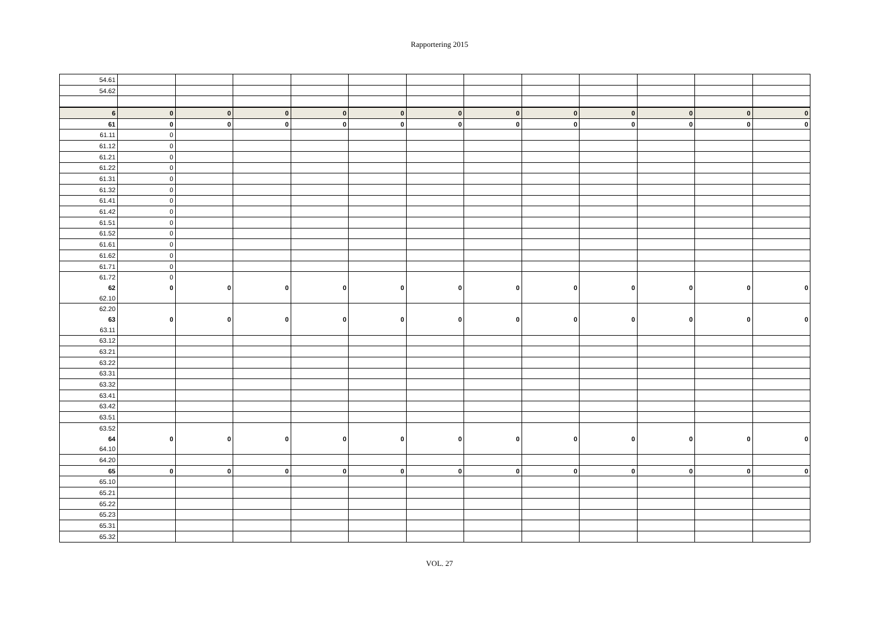Rapportering 2015
| 54.61 | | | | | | | | | | | | |
| 54.62 | | | | | | | | | | | | |
| 6 | 0 | 0 | 0 | 0 | 0 | 0 | 0 | 0 | 0 | 0 | 0 | 0 |
| 61 | 0 | 0 | 0 | 0 | 0 | 0 | 0 | 0 | 0 | 0 | 0 | 0 |
| 61.11 | 0 | | | | | | | | | | | |
| 61.12 | 0 | | | | | | | | | | | |
| 61.21 | 0 | | | | | | | | | | | |
| 61.22 | 0 | | | | | | | | | | | |
| 61.31 | 0 | | | | | | | | | | | |
| 61.32 | 0 | | | | | | | | | | | |
| 61.41 | 0 | | | | | | | | | | | |
| 61.42 | 0 | | | | | | | | | | | |
| 61.51 | 0 | | | | | | | | | | | |
| 61.52 | 0 | | | | | | | | | | | |
| 61.61 | 0 | | | | | | | | | | | |
| 61.62 | 0 | | | | | | | | | | | |
| 61.71 | 0 | | | | | | | | | | | |
| 61.72 | 0 | | | | | | | | | | | |
| 62 | 0 | 0 | 0 | 0 | 0 | 0 | 0 | 0 | 0 | 0 | 0 | 0 |
| 62.10 | | | | | | | | | | | | |
| 62.20 | | | | | | | | | | | | |
| 63 | 0 | 0 | 0 | 0 | 0 | 0 | 0 | 0 | 0 | 0 | 0 | 0 |
| 63.11 | | | | | | | | | | | | |
| 63.12 | | | | | | | | | | | | |
| 63.21 | | | | | | | | | | | | |
| 63.22 | | | | | | | | | | | | |
| 63.31 | | | | | | | | | | | | |
| 63.32 | | | | | | | | | | | | |
| 63.41 | | | | | | | | | | | | |
| 63.42 | | | | | | | | | | | | |
| 63.51 | | | | | | | | | | | | |
| 63.52 | | | | | | | | | | | | |
| 64 | 0 | 0 | 0 | 0 | 0 | 0 | 0 | 0 | 0 | 0 | 0 | 0 |
| 64.10 | | | | | | | | | | | | |
| 64.20 | | | | | | | | | | | | |
| 65 | 0 | 0 | 0 | 0 | 0 | 0 | 0 | 0 | 0 | 0 | 0 | 0 |
| 65.10 | | | | | | | | | | | | |
| 65.21 | | | | | | | | | | | | |
| 65.22 | | | | | | | | | | | | |
| 65.23 | | | | | | | | | | | | |
| 65.31 | | | | | | | | | | | | |
| 65.32 | | | | | | | | | | | | |
VOL. 27